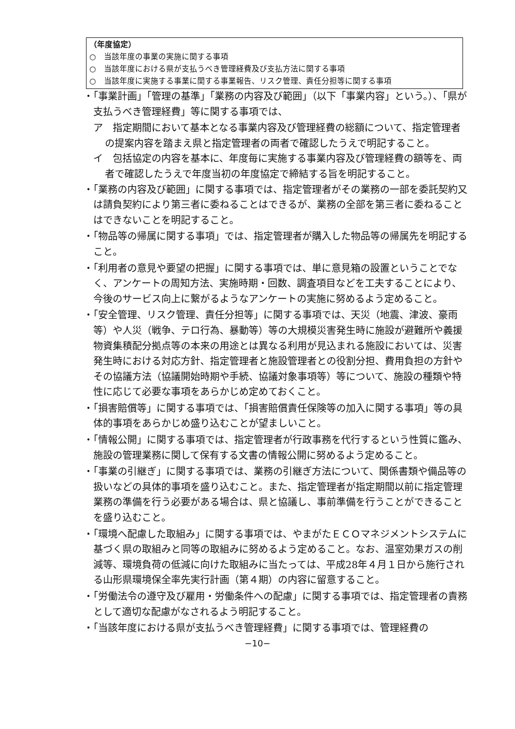（年度協定）
○　当該年度の事業の実施に関する事項
○　当該年度における県が支払うべき管理経費及び支払方法に関する事項
○　当該年度に実施する事業に関する事業報告、リスク管理、責任分担等に関する事項
・「事業計画」「管理の基準」「業務の内容及び範囲」（以下「事業内容」という。）、「県が支払うべき管理経費」等に関する事項では、
ア　指定期間において基本となる事業内容及び管理経費の総額について、指定管理者の提案内容を踏まえ県と指定管理者の両者で確認したうえで明記すること。
イ　包括協定の内容を基本に、年度毎に実施する事業内容及び管理経費の額等を、両者で確認したうえで年度当初の年度協定で締結する旨を明記すること。
・「業務の内容及び範囲」に関する事項では、指定管理者がその業務の一部を委託契約又は請負契約により第三者に委ねることはできるが、業務の全部を第三者に委ねることはできないことを明記すること。
・「物品等の帰属に関する事項」では、指定管理者が購入した物品等の帰属先を明記すること。
・「利用者の意見や要望の把握」に関する事項では、単に意見箱の設置ということでなく、アンケートの周知方法、実施時期・回数、調査項目などを工夫することにより、今後のサービス向上に繋がるようなアンケートの実施に努めるよう定めること。
・「安全管理、リスク管理、責任分担等」に関する事項では、天災（地震、津波、豪雨等）や人災（戦争、テロ行為、暴動等）等の大規模災害発生時に施設が避難所や義援物資集積配分拠点等の本来の用途とは異なる利用が見込まれる施設においては、災害発生時における対応方針、指定管理者と施設管理者との役割分担、費用負担の方針やその協議方法（協議開始時期や手続、協議対象事項等）等について、施設の種類や特性に応じて必要な事項をあらかじめ定めておくこと。
・「損害賠償等」に関する事項では、「損害賠償責任保険等の加入に関する事項」等の具体的事項をあらかじめ盛り込むことが望ましいこと。
・「情報公開」に関する事項では、指定管理者が行政事務を代行するという性質に鑑み、施設の管理業務に関して保有する文書の情報公開に努めるよう定めること。
・「事業の引継ぎ」に関する事項では、業務の引継ぎ方法について、関係書類や備品等の扱いなどの具体的事項を盛り込むこと。また、指定管理者が指定期間以前に指定管理業務の準備を行う必要がある場合は、県と協議し、事前準備を行うことができることを盛り込むこと。
・「環境へ配慮した取組み」に関する事項では、やまがたＥＣＯマネジメントシステムに基づく県の取組みと同等の取組みに努めるよう定めること。なお、温室効果ガスの削減等、環境負荷の低減に向けた取組みに当たっては、平成28年４月１日から施行される山形県環境保全率先実行計画（第４期）の内容に留意すること。
・「労働法令の遵守及び雇用・労働条件への配慮」に関する事項では、指定管理者の責務として適切な配慮がなされるよう明記すること。
・「当該年度における県が支払うべき管理経費」に関する事項では、管理経費の
−10−